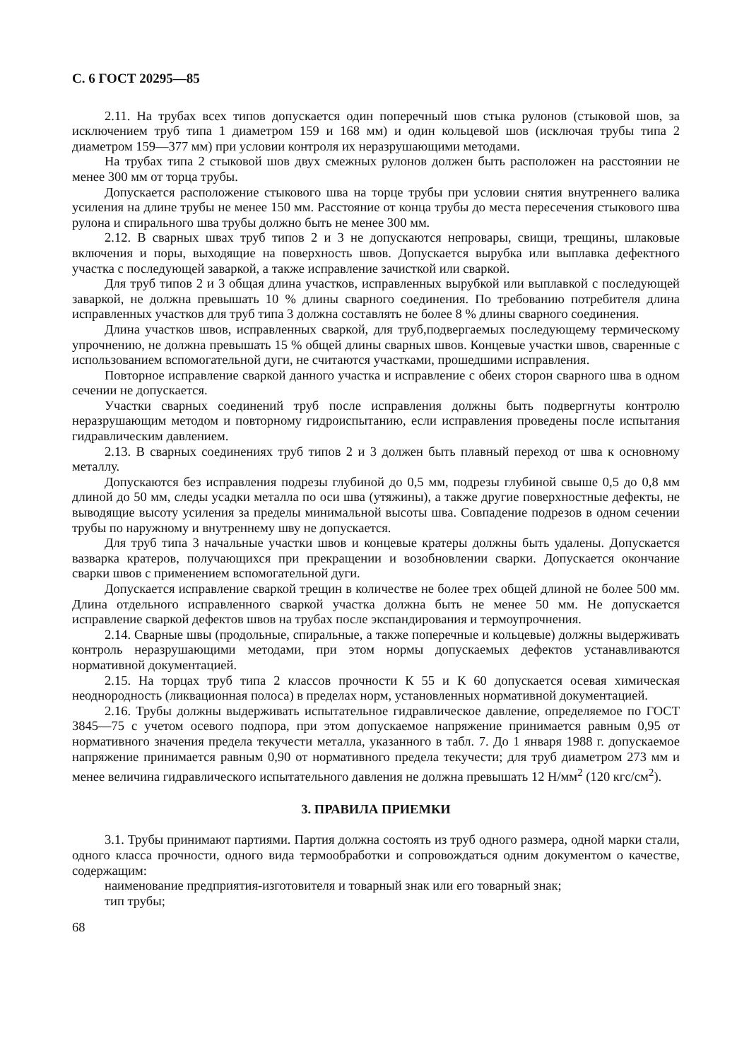С. 6 ГОСТ 20295—85
2.11. На трубах всех типов допускается один поперечный шов стыка рулонов (стыковой шов, за исключением труб типа 1 диаметром 159 и 168 мм) и один кольцевой шов (исключая трубы типа 2 диаметром 159—377 мм) при условии контроля их неразрушающими методами.
На трубах типа 2 стыковой шов двух смежных рулонов должен быть расположен на расстоянии не менее 300 мм от торца трубы.
Допускается расположение стыкового шва на торце трубы при условии снятия внутреннего валика усиления на длине трубы не менее 150 мм. Расстояние от конца трубы до места пересечения стыкового шва рулона и спирального шва трубы должно быть не менее 300 мм.
2.12. В сварных швах труб типов 2 и 3 не допускаются непровары, свищи, трещины, шлаковые включения и поры, выходящие на поверхность швов. Допускается вырубка или выплавка дефектного участка с последующей заваркой, а также исправление зачисткой или сваркой.
Для труб типов 2 и 3 общая длина участков, исправленных вырубкой или выплавкой с последующей заваркой, не должна превышать 10 % длины сварного соединения. По требованию потребителя длина исправленных участков для труб типа 3 должна составлять не более 8 % длины сварного соединения.
Длина участков швов, исправленных сваркой, для труб,подвергаемых последующему термическому упрочнению, не должна превышать 15 % общей длины сварных швов. Концевые участки швов, сваренные с использованием вспомогательной дуги, не считаются участками, прошедшими исправления.
Повторное исправление сваркой данного участка и исправление с обеих сторон сварного шва в одном сечении не допускается.
Участки сварных соединений труб после исправления должны быть подвергнуты контролю неразрушающим методом и повторному гидроиспытанию, если исправления проведены после испытания гидравлическим давлением.
2.13. В сварных соединениях труб типов 2 и 3 должен быть плавный переход от шва к основному металлу.
Допускаются без исправления подрезы глубиной до 0,5 мм, подрезы глубиной свыше 0,5 до 0,8 мм длиной до 50 мм, следы усадки металла по оси шва (утяжины), а также другие поверхностные дефекты, не выводящие высоту усиления за пределы минимальной высоты шва. Совпадение подрезов в одном сечении трубы по наружному и внутреннему шву не допускается.
Для труб типа 3 начальные участки швов и концевые кратеры должны быть удалены. Допускается вазварка кратеров, получающихся при прекращении и возобновлении сварки. Допускается окончание сварки швов с применением вспомогательной дуги.
Допускается исправление сваркой трещин в количестве не более трех общей длиной не более 500 мм. Длина отдельного исправленного сваркой участка должна быть не менее 50 мм. Не допускается исправление сваркой дефектов швов на трубах после экспандирования и термоупрочнения.
2.14. Сварные швы (продольные, спиральные, а также поперечные и кольцевые) должны выдерживать контроль неразрушающими методами, при этом нормы допускаемых дефектов устанавливаются нормативной документацией.
2.15. На торцах труб типа 2 классов прочности К 55 и К 60 допускается осевая химическая неоднородность (ликвационная полоса) в пределах норм, установленных нормативной документацией.
2.16. Трубы должны выдерживать испытательное гидравлическое давление, определяемое по ГОСТ 3845—75 с учетом осевого подпора, при этом допускаемое напряжение принимается равным 0,95 от нормативного значения предела текучести металла, указанного в табл. 7. До 1 января 1988 г. допускаемое напряжение принимается равным 0,90 от нормативного предела текучести; для труб диаметром 273 мм и менее величина гидравлического испытательного давления не должна превышать 12 Н/мм<sup>2</sup> (120 кгс/см<sup>2</sup>).
3. ПРАВИЛА ПРИЕМКИ
3.1. Трубы принимают партиями. Партия должна состоять из труб одного размера, одной марки стали, одного класса прочности, одного вида термообработки и сопровождаться одним документом о качестве, содержащим:
наименование предприятия-изготовителя и товарный знак или его товарный знак;
тип трубы;
68